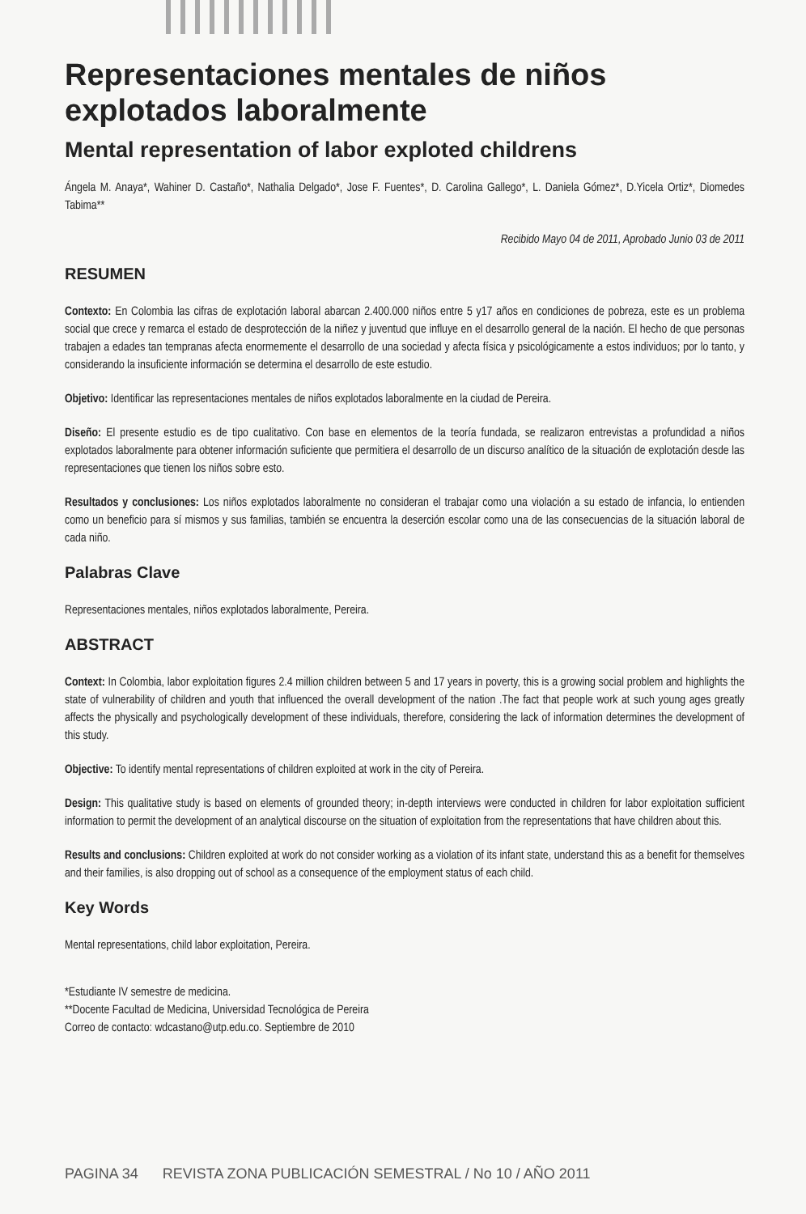Representaciones mentales de niños explotados laboralmente
Mental representation of labor exploted childrens
Ángela M. Anaya*, Wahiner D. Castaño*, Nathalia Delgado*, Jose F. Fuentes*, D. Carolina Gallego*, L. Daniela Gómez*, D.Yicela Ortiz*, Diomedes Tabima**
Recibido Mayo 04 de 2011, Aprobado Junio 03 de 2011
RESUMEN
Contexto: En Colombia las cifras de explotación laboral abarcan 2.400.000 niños entre 5 y17 años en condiciones de pobreza, este es un problema social que crece y remarca el estado de desprotección de la niñez y juventud que influye en el desarrollo general de la nación. El hecho de que personas trabajen a edades tan tempranas afecta enormemente el desarrollo de una sociedad y afecta física y psicológicamente a estos individuos; por lo tanto, y considerando la insuficiente información se determina el desarrollo de este estudio.
Objetivo: Identificar las representaciones mentales de niños explotados laboralmente en la ciudad de Pereira.
Diseño: El presente estudio es de tipo cualitativo. Con base en elementos de la teoría fundada, se realizaron entrevistas a profundidad a niños explotados laboralmente para obtener información suficiente que permitiera el desarrollo de un discurso analítico de la situación de explotación desde las representaciones que tienen los niños sobre esto.
Resultados y conclusiones: Los niños explotados laboralmente no consideran el trabajar como una violación a su estado de infancia, lo entienden como un beneficio para sí mismos y sus familias, también se encuentra la deserción escolar como una de las consecuencias de la situación laboral de cada niño.
Palabras Clave
Representaciones mentales, niños explotados laboralmente, Pereira.
ABSTRACT
Context: In Colombia, labor exploitation figures 2.4 million children between 5 and 17 years in poverty, this is a growing social problem and highlights the state of vulnerability of children and youth that influenced the overall development of the nation .The fact that people work at such young ages greatly affects the physically and psychologically development of these individuals, therefore, considering the lack of information determines the development of this study.
Objective: To identify mental representations of children exploited at work in the city of Pereira.
Design: This qualitative study is based on elements of grounded theory; in-depth interviews were conducted in children for labor exploitation sufficient information to permit the development of an analytical discourse on the situation of exploitation from the representations that have children about this.
Results and conclusions: Children exploited at work do not consider working as a violation of its infant state, understand this as a benefit for themselves and their families, is also dropping out of school as a consequence of the employment status of each child.
Key Words
Mental representations, child labor exploitation, Pereira.
*Estudiante IV semestre de medicina.
**Docente Facultad de Medicina, Universidad Tecnológica de Pereira
Correo de contacto: wdcastano@utp.edu.co. Septiembre de 2010
PAGINA 34 REVISTA ZONA PUBLICACIÓN SEMESTRAL / No 10 / AÑO 2011